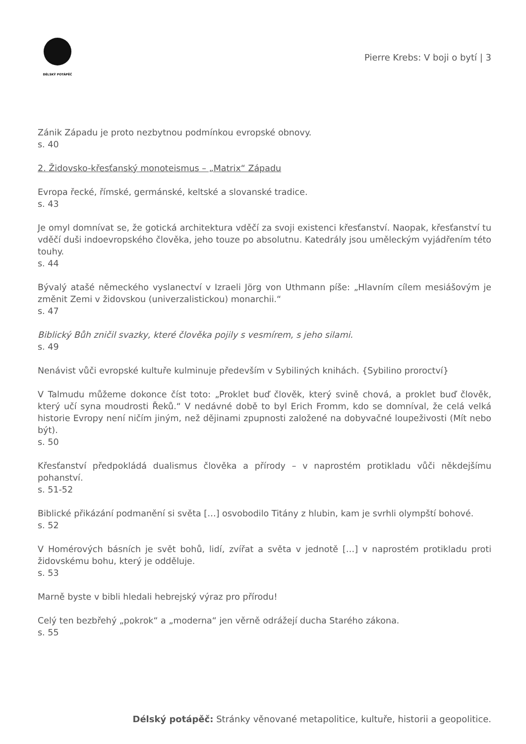DÉLSKÝ POTÁPĚČ
Pierre Krebs: V boji o bytí | 3
Zánik Západu je proto nezbytnou podmínkou evropské obnovy.
s. 40
2. Židovsko-křesťanský monoteismus – „Matrix“ Západu
Evropa řecké, římské, germánské, keltské a slovanské tradice.
s. 43
Je omyl domnívat se, že gotická architektura vděčí za svoji existenci křesťanství. Naopak, křesťanství tu vděčí duši indoevropského člověka, jeho touze po absolutnu. Katedrály jsou uměleckým vyjádřením této touhy.
s. 44
Bývalý atašé německého vyslanectví v Izraeli Jörg von Uthmann píše: „Hlavním cílem mesiášovým je změnit Zemi v židovskou (univerzalistickou) monarchii.“
s. 47
Biblický Bůh zničil svazky, které člověka pojily s vesmírem, s jeho silami.
s. 49
Nenávist vůči evropské kultuře kulminuje především v Sybiliných knihách. {Sybilino proroctví}
V Talmudu můžeme dokonce číst toto: „Proklet buď člověk, který svině chová, a proklet buď člověk, který učí syna moudrosti Řeků.“ V nedávné době to byl Erich Fromm, kdo se domníval, že celá velká historie Evropy není ničím jiným, než dějinami zpupnosti založené na dobyvačné loupeživosti (Mít nebo být).
s. 50
Křesťanství předpokládá dualismus člověka a přírody – v naprostém protikladu vůči někdejšímu pohanství.
s. 51-52
Biblické přikázání podmanění si světa […] osvobodilo Titány z hlubin, kam je svrhli olympští bohové.
s. 52
V Homérových básních je svět bohů, lidí, zvířat a světa v jednotě […] v naprostém protikladu proti židovskému bohu, který je odděluje.
s. 53
Marně byste v bibli hledali hebrejský výraz pro přírodu!
Celý ten bezbřehý „pokrok“ a „moderna“ jen věrně odrážejí ducha Starého zákona.
s. 55
Délský potápěč: Stránky věnované metapolitice, kultuře, historii a geopolitice.